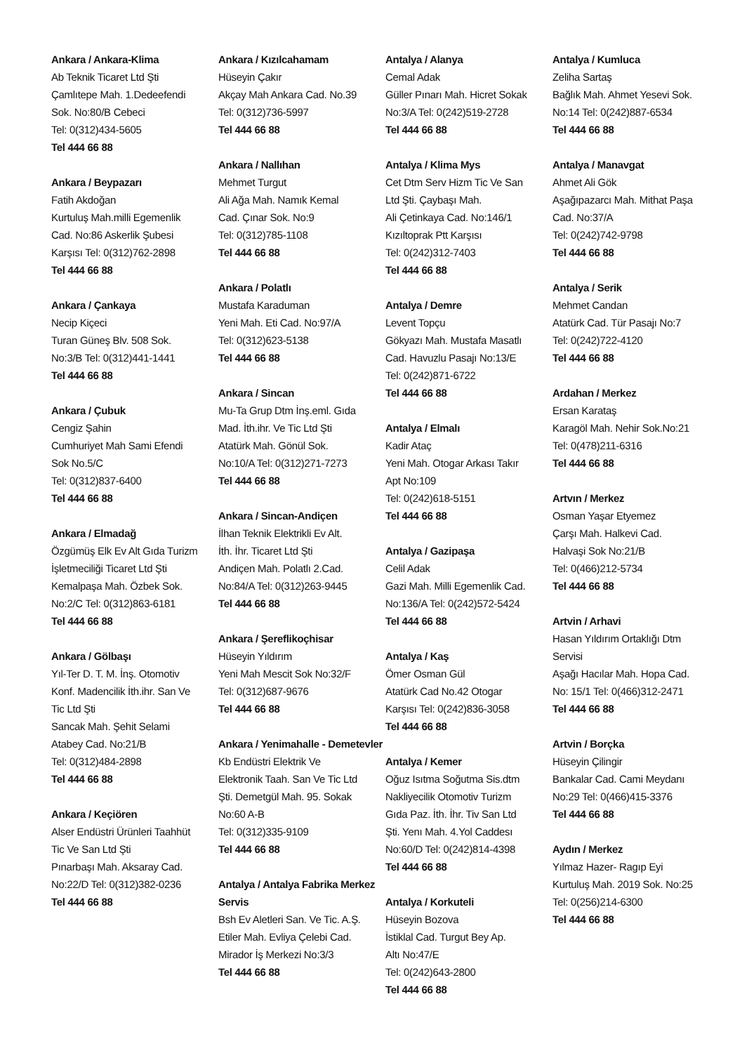Ankara / Ankara-Klima
Ab Teknik Ticaret Ltd Şti
Çamlıtepe Mah. 1.Dedeefendi
Sok. No:80/B Cebeci
Tel: 0(312)434-5605
Tel 444 66 88
Ankara / Beypazarı
Fatih Akdoğan
Kurtuluş Mah.milli Egemenlik
Cad. No:86 Askerlik Şubesi
Karşısı Tel: 0(312)762-2898
Tel 444 66 88
Ankara / Çankaya
Necip Kiçeci
Turan Güneş Blv. 508 Sok.
No:3/B Tel: 0(312)441-1441
Tel 444 66 88
Ankara / Çubuk
Cengiz Şahin
Cumhuriyet Mah Sami Efendi
Sok No.5/C
Tel: 0(312)837-6400
Tel 444 66 88
Ankara / Elmadağ
Özgümüş Elk Ev Alt Gıda Turizm
İşletmeciliği Ticaret Ltd Şti
Kemalpaşa Mah. Özbek Sok.
No:2/C Tel: 0(312)863-6181
Tel 444 66 88
Ankara / Gölbaşı
Yıl-Ter D. T. M. İnş. Otomotiv
Konf. Madencilik İth.ihr. San Ve
Tic Ltd Şti
Sancak Mah. Şehit Selami
Atabey Cad. No:21/B
Tel: 0(312)484-2898
Tel 444 66 88
Ankara / Keçiören
Alser Endüstri Ürünleri Taahhüt
Tic Ve San Ltd Şti
Pınarbaşı Mah. Aksaray Cad.
No:22/D Tel: 0(312)382-0236
Tel 444 66 88
Ankara / Kızılcahamam
Hüseyin Çakır
Akçay Mah Ankara Cad. No.39
Tel: 0(312)736-5997
Tel 444 66 88
Ankara / Nallıhan
Mehmet Turgut
Ali Ağa Mah. Namık Kemal
Cad. Çınar Sok. No:9
Tel: 0(312)785-1108
Tel 444 66 88
Ankara / Polatlı
Mustafa Karaduman
Yeni Mah. Eti Cad. No:97/A
Tel: 0(312)623-5138
Tel 444 66 88
Ankara / Sincan
Mu-Ta Grup Dtm İnş.eml. Gıda
Mad. İth.ihr. Ve Tic Ltd Şti
Atatürk Mah. Gönül Sok.
No:10/A Tel: 0(312)271-7273
Tel 444 66 88
Ankara / Sincan-Andiçen
İlhan Teknik Elektrikli Ev Alt.
İth. İhr. Ticaret Ltd Şti
Andiçen Mah. Polatlı 2.Cad.
No:84/A Tel: 0(312)263-9445
Tel 444 66 88
Ankara / Şereflikoçhisar
Hüseyin Yıldırım
Yeni Mah Mescit Sok No:32/F
Tel: 0(312)687-9676
Tel 444 66 88
Ankara / Yenimahalle - Demetevler
Kb Endüstri Elektrik Ve
Elektronik Taah. San Ve Tic Ltd
Şti. Demetgül Mah. 95. Sokak
No:60 A-B
Tel: 0(312)335-9109
Tel 444 66 88
Antalya / Antalya Fabrika Merkez Servis
Bsh Ev Aletleri San. Ve Tic. A.Ş.
Etiler Mah. Evliya Çelebi Cad.
Mirador İş Merkezi No:3/3
Tel 444 66 88
Antalya / Alanya
Cemal Adak
Güller Pınarı Mah. Hicret Sokak
No:3/A Tel: 0(242)519-2728
Tel 444 66 88
Antalya / Klima Mys
Cet Dtm Serv Hizm Tic Ve San
Ltd Şti. Çaybaşı Mah.
Ali Çetinkaya Cad. No:146/1
Kızıltoprak Ptt Karşısı
Tel: 0(242)312-7403
Tel 444 66 88
Antalya / Demre
Levent Topçu
Gökyazı Mah. Mustafa Masatlı
Cad. Havuzlu Pasajı No:13/E
Tel: 0(242)871-6722
Tel 444 66 88
Antalya / Elmalı
Kadir Ataç
Yeni Mah. Otogar Arkası Takır
Apt No:109
Tel: 0(242)618-5151
Tel 444 66 88
Antalya / Gazipaşa
Celil Adak
Gazi Mah. Milli Egemenlik Cad.
No:136/A Tel: 0(242)572-5424
Tel 444 66 88
Antalya / Kaş
Ömer Osman Gül
Atatürk Cad No.42 Otogar
Karşısı Tel: 0(242)836-3058
Tel 444 66 88
Antalya / Kemer
Oğuz Isıtma Soğutma Sis.dtm
Nakliyecilik Otomotiv Turizm
Gıda Paz. İth. İhr. Tiv San Ltd
Şti. Yenı Mah. 4.Yol Caddesı
No:60/D Tel: 0(242)814-4398
Tel 444 66 88
Antalya / Korkuteli
Hüseyin Bozova
İstiklal Cad. Turgut Bey Ap.
Altı No:47/E
Tel: 0(242)643-2800
Tel 444 66 88
Antalya / Kumluca
Zeliha Sartaş
Bağlık Mah. Ahmet Yesevi Sok.
No:14 Tel: 0(242)887-6534
Tel 444 66 88
Antalya / Manavgat
Ahmet Ali Gök
Aşağıpazarcı Mah. Mithat Paşa
Cad. No:37/A
Tel: 0(242)742-9798
Tel 444 66 88
Antalya / Serik
Mehmet Candan
Atatürk Cad. Tür Pasajı No:7
Tel: 0(242)722-4120
Tel 444 66 88
Ardahan / Merkez
Ersan Karataş
Karagöl Mah. Nehir Sok.No:21
Tel: 0(478)211-6316
Tel 444 66 88
Artvın / Merkez
Osman Yaşar Etyemez
Çarşı Mah. Halkevi Cad.
Halvaşi Sok No:21/B
Tel: 0(466)212-5734
Tel 444 66 88
Artvin / Arhavi
Hasan Yıldırım Ortaklığı Dtm
Servisi
Aşağı Hacılar Mah. Hopa Cad.
No: 15/1 Tel: 0(466)312-2471
Tel 444 66 88
Artvin / Borçka
Hüseyin Çilingir
Bankalar Cad. Cami Meydanı
No:29 Tel: 0(466)415-3376
Tel 444 66 88
Aydın / Merkez
Yılmaz Hazer- Ragıp Eyi
Kurtuluş Mah. 2019 Sok. No:25
Tel: 0(256)214-6300
Tel 444 66 88